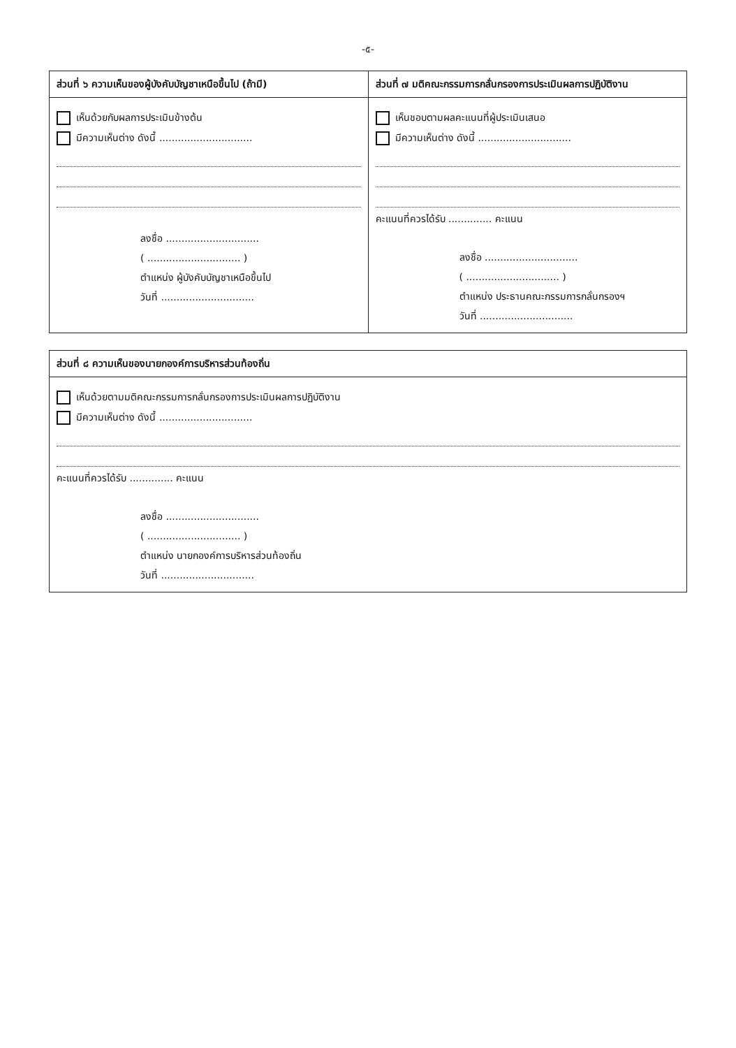-๕-
ส่วนที่ ๖ ความเห็นของผู้บังคับบัญชาเหนือขึ้นไป (ถ้ามี)
เห็นด้วยกับผลการประเมินข้างต้น
มีความเห็นต่าง ดังนี้ ..............................
ลงชื่อ ..............................
( .............................. )
ตำแหน่ง ผู้บังคับบัญชาเหนือขึ้นไป
วันที่ ..............................
ส่วนที่ ๗ มติคณะกรรมการกลั่นกรองการประเมินผลการปฏิบัติงาน
เห็นชอบตามผลคะแนนที่ผู้ประเมินเสนอ
มีความเห็นต่าง ดังนี้ ..............................
คะแนนที่ควรได้รับ .............. คะแนน
ลงชื่อ ..............................
( .............................. )
ตำแหน่ง ประธานคณะกรรมการกลั่นกรองฯ
วันที่ ..............................
ส่วนที่ ๘ ความเห็นของนายกองค์การบริหารส่วนท้องถิ่น
เห็นด้วยตามมติคณะกรรมการกลั่นกรองการประเมินผลการปฏิบัติงาน
มีความเห็นต่าง ดังนี้ ..............................
คะแนนที่ควรได้รับ .............. คะแนน
ลงชื่อ ..............................
( .............................. )
ตำแหน่ง นายกองค์การบริหารส่วนท้องถิ่น
วันที่ ..............................